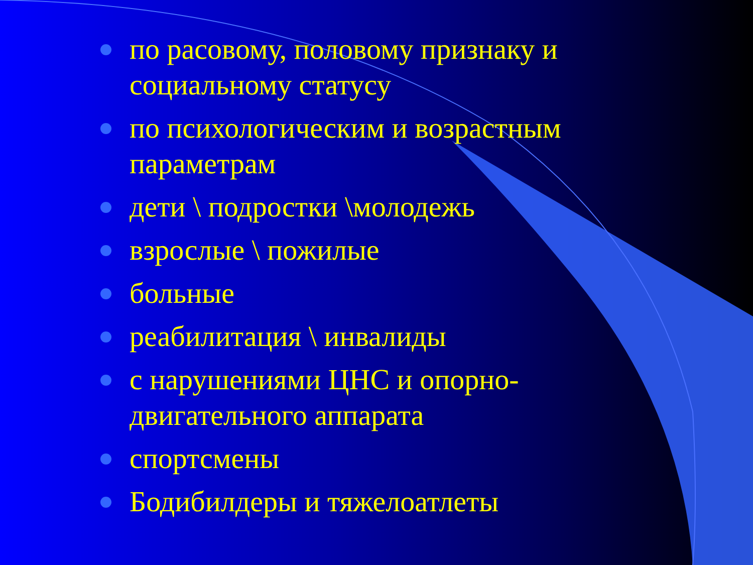по расовому, половому признаку и социальному статусу
по психологическим и возрастным параметрам
дети \ подростки \молодежь
взрослые \ пожилые
больные
реабилитация \ инвалиды
с нарушениями ЦНС и опорно-двигательного аппарата
спортсмены
Бодибилдеры и тяжелоатлеты